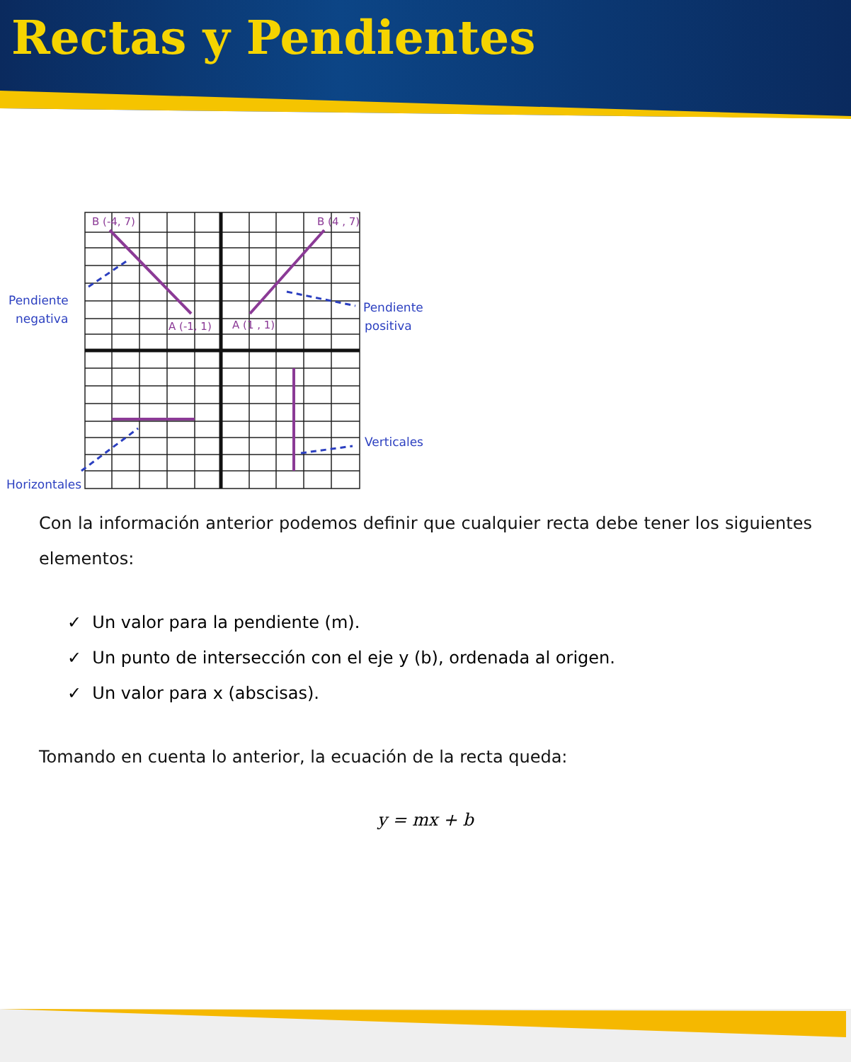Rectas y Pendientes
B (-4, 7)
B (4 , 7)
A (-1, 1)
A (1 , 1)
Pendiente
negativa
Pendiente
positiva
Verticales
Horizontales
Con la información anterior podemos definir que cualquier recta debe tener los siguientes elementos:
✓ Un valor para la pendiente (m).
✓ Un punto de intersección con el eje y (b), ordenada al origen.
✓ Un valor para x (abscisas).
Tomando en cuenta lo anterior, la ecuación de la recta queda:
y = mx + b